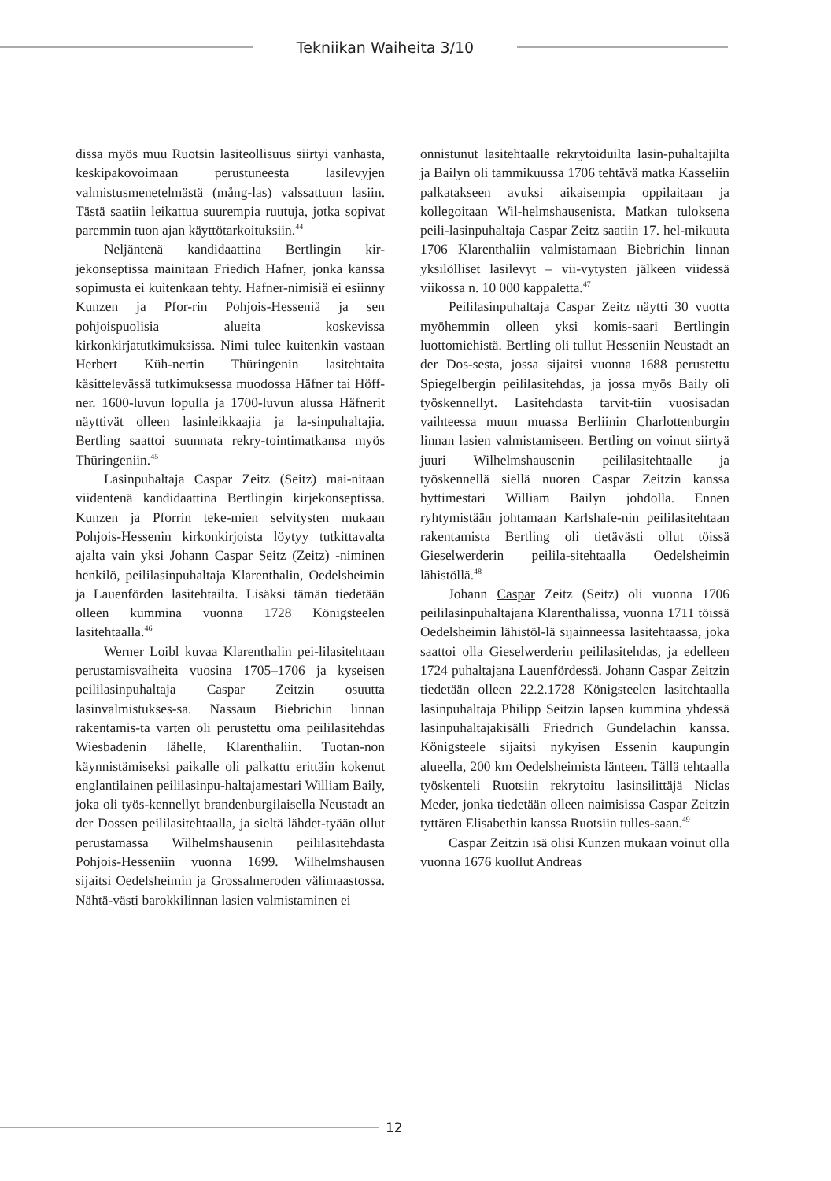Tekniikan Waiheita 3/10
dissa myös muu Ruotsin lasiteollisuus siirtyi vanhasta, keskipakovoimaan perustuneesta lasilevyjen valmistusmenetelmästä (mång-las) valssattuun lasiin. Tästä saatiin leikattua suurempia ruutuja, jotka sopivat paremmin tuon ajan käyttötarkoituksiin.<sup>44</sup>
Neljäntenä kandidaattina Bertlingin kir-jekonseptissa mainitaan Friedich Hafner, jonka kanssa sopimusta ei kuitenkaan tehty. Hafner-nimisiä ei esiinny Kunzen ja Pfor-rin Pohjois-Hesseniä ja sen pohjoispuolisia alueita koskevissa kirkonkirjatutkimuksissa. Nimi tulee kuitenkin vastaan Herbert Küh-nertin Thüringenin lasitehtaita käsittelevässä tutkimuksessa muodossa Häfner tai Höff-ner. 1600-luvun lopulla ja 1700-luvun alussa Häfnerit näyttivät olleen lasinleikkaajia ja la-sinpuhaltajia. Bertling saattoi suunnata rekry-tointimatkansa myös Thüringeniin.<sup>45</sup>
Lasinpuhaltaja Caspar Zeitz (Seitz) mai-nitaan viidentenä kandidaattina Bertlingin kirjekonseptissa. Kunzen ja Pforrin teke-mien selvitysten mukaan Pohjois-Hessenin kirkonkirjoista löytyy tutkittavalta ajalta vain yksi Johann Caspar Seitz (Zeitz) -niminen henkilö, peililasinpuhaltaja Klarenthalin, Oedelsheimin ja Lauenförden lasitehtailta. Lisäksi tämän tiedetään olleen kummina vuonna 1728 Königsteelen lasitehtaalla.<sup>46</sup>
Werner Loibl kuvaa Klarenthalin pei-lilasitehtaan perustamisvaiheita vuosina 1705–1706 ja kyseisen peililasinpuhaltaja Caspar Zeitzin osuutta lasinvalmistukses-sa. Nassaun Biebrichin linnan rakentamis-ta varten oli perustettu oma peililasitehdas Wiesbadenin lähelle, Klarenthaliin. Tuotan-non käynnistämiseksi paikalle oli palkattu erittäin kokenut englantilainen peililasinpu-haltajamestari William Baily, joka oli työs-kennellyt brandenburgilaisella Neustadt an der Dossen peililasitehtaalla, ja sieltä lähdet-tyään ollut perustamassa Wilhelmshausenin peililasitehdasta Pohjois-Hesseniin vuonna 1699. Wilhelmshausen sijaitsi Oedelsheimin ja Grossalmeroden välimaastossa. Nähtä-västi barokkilinnan lasien valmistaminen ei
onnistunut lasitehtaalle rekrytoiduilta lasin-puhaltajilta ja Bailyn oli tammikuussa 1706 tehtävä matka Kasseliin palkatakseen avuksi aikaisempia oppilaitaan ja kollegoitaan Wil-helmshausenista. Matkan tuloksena peili-lasinpuhaltaja Caspar Zeitz saatiin 17. hel-mikuuta 1706 Klarenthaliin valmistamaan Biebrichin linnan yksilölliset lasilevyt – vii-vytysten jälkeen viidessä viikossa n. 10 000 kappaletta.<sup>47</sup>
Peililasinpuhaltaja Caspar Zeitz näytti 30 vuotta myöhemmin olleen yksi komis-saari Bertlingin luottomiehistä. Bertling oli tullut Hesseniin Neustadt an der Dos-sesta, jossa sijaitsi vuonna 1688 perustettu Spiegelbergin peililasitehdas, ja jossa myös Baily oli työskennellyt. Lasitehdasta tarvit-tiin vuosisadan vaihteessa muun muassa Berliinin Charlottenburgin linnan lasien valmistamiseen. Bertling on voinut siirtyä juuri Wilhelmshausenin peililasitehtaalle ja työskennellä siellä nuoren Caspar Zeitzin kanssa hyttimestari William Bailyn johdolla. Ennen ryhtymistään johtamaan Karlshafe-nin peililasitehtaan rakentamista Bertling oli tietävästi ollut töissä Gieselwerderin peilila-sitehtaalla Oedelsheimin lähistöllä.<sup>48</sup>
Johann Caspar Zeitz (Seitz) oli vuonna 1706 peililasinpuhaltajana Klarenthalissa, vuonna 1711 töissä Oedelsheimin lähistöl-lä sijainneessa lasitehtaassa, joka saattoi olla Gieselwerderin peililasitehdas, ja edelleen 1724 puhaltajana Lauenfördessä. Johann Caspar Zeitzin tiedetään olleen 22.2.1728 Königsteelen lasitehtaalla lasinpuhaltaja Philipp Seitzin lapsen kummina yhdessä lasinpuhaltajakisälli Friedrich Gundelachin kanssa. Königsteele sijaitsi nykyisen Essenin kaupungin alueella, 200 km Oedelsheimista länteen. Tällä tehtaalla työskenteli Ruotsiin rekrytoitu lasinsilittäjä Niclas Meder, jonka tiedetään olleen naimisissa Caspar Zeitzin tyttären Elisabethin kanssa Ruotsiin tulles-saan.<sup>49</sup>
Caspar Zeitzin isä olisi Kunzen mukaan voinut olla vuonna 1676 kuollut Andreas
12